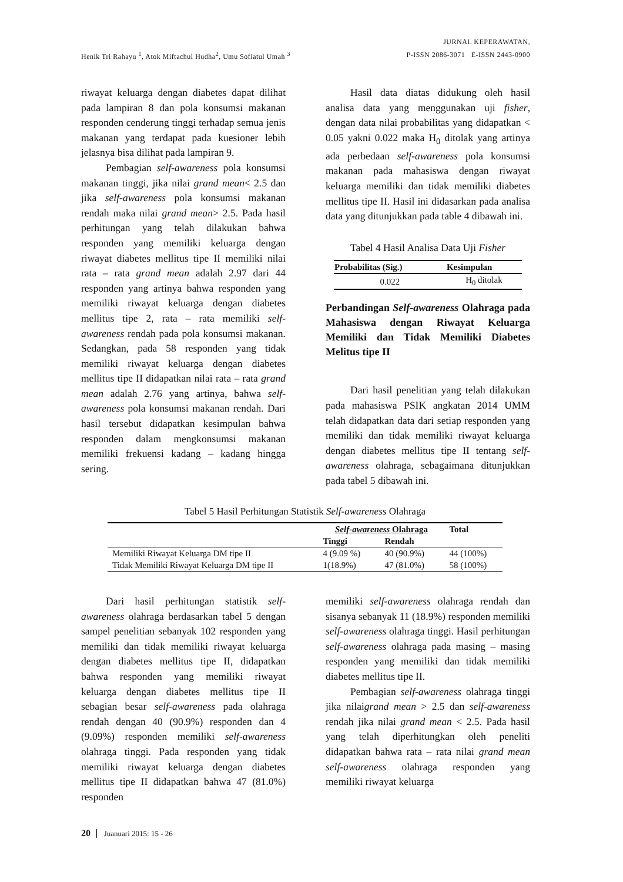Henik Tri Rahayu <sup>1</sup>, Atok Miftachul Hudha<sup>2</sup>, Umu Sofiatul Umah <sup>3</sup>
JURNAL KEPERAWATAN,
P-ISSN 2086-3071 E-ISSN 2443-0900
riwayat keluarga dengan diabetes dapat dilihat pada lampiran 8 dan pola konsumsi makanan responden cenderung tinggi terhadap semua jenis makanan yang terdapat pada kuesioner lebih jelasnya bisa dilihat pada lampiran 9.
Pembagian self-awareness pola konsumsi makanan tinggi, jika nilai grand mean< 2.5 dan jika self-awareness pola konsumsi makanan rendah maka nilai grand mean> 2.5. Pada hasil perhitungan yang telah dilakukan bahwa responden yang memiliki keluarga dengan riwayat diabetes mellitus tipe II memiliki nilai rata – rata grand mean adalah 2.97 dari 44 responden yang artinya bahwa responden yang memiliki riwayat keluarga dengan diabetes mellitus tipe 2, rata – rata memiliki self-awareness rendah pada pola konsumsi makanan. Sedangkan, pada 58 responden yang tidak memiliki riwayat keluarga dengan diabetes mellitus tipe II didapatkan nilai rata – rata grand mean adalah 2.76 yang artinya, bahwa self-awareness pola konsumsi makanan rendah. Dari hasil tersebut didapatkan kesimpulan bahwa responden dalam mengkonsumsi makanan memiliki frekuensi kadang – kadang hingga sering.
Hasil data diatas didukung oleh hasil analisa data yang menggunakan uji fisher, dengan data nilai probabilitas yang didapatkan < 0.05 yakni 0.022 maka H<sub>0</sub> ditolak yang artinya ada perbedaan self-awareness pola konsumsi makanan pada mahasiswa dengan riwayat keluarga memiliki dan tidak memiliki diabetes mellitus tipe II. Hasil ini didasarkan pada analisa data yang ditunjukkan pada table 4 dibawah ini.
Tabel 4 Hasil Analisa Data Uji Fisher
| Probabilitas (Sig.) | Kesimpulan |
| --- | --- |
| 0.022 | H<sub>0</sub> ditolak |
Perbandingan Self-awareness Olahraga pada Mahasiswa dengan Riwayat Keluarga Memiliki dan Tidak Memiliki Diabetes Melitus tipe II
Dari hasil penelitian yang telah dilakukan pada mahasiswa PSIK angkatan 2014 UMM telah didapatkan data dari setiap responden yang memiliki dan tidak memiliki riwayat keluarga dengan diabetes mellitus tipe II tentang self-awareness olahraga, sebagaimana ditunjukkan pada tabel 5 dibawah ini.
Tabel 5 Hasil Perhitungan Statistik Self-awareness Olahraga
| | Self-awareness Olahraga | | Total |
| --- | --- | --- | --- |
| | Tinggi | Rendah | |
| Memiliki Riwayat Keluarga DM tipe II | 4 (9.09 %) | 40 (90.9%) | 44 (100%) |
| Tidak Memiliki Riwayat Keluarga DM tipe II | 1(18.9%) | 47 (81.0%) | 58 (100%) |
Dari hasil perhitungan statistik self-awareness olahraga berdasarkan tabel 5 dengan sampel penelitian sebanyak 102 responden yang memiliki dan tidak memiliki riwayat keluarga dengan diabetes mellitus tipe II, didapatkan bahwa responden yang memiliki riwayat keluarga dengan diabetes mellitus tipe II sebagian besar self-awareness pada olahraga rendah dengan 40 (90.9%) responden dan 4 (9.09%) responden memiliki self-awareness olahraga tinggi. Pada responden yang tidak memiliki riwayat keluarga dengan diabetes mellitus tipe II didapatkan bahwa 47 (81.0%) responden
memiliki self-awareness olahraga rendah dan sisanya sebanyak 11 (18.9%) responden memiliki self-awareness olahraga tinggi. Hasil perhitungan self-awareness olahraga pada masing – masing responden yang memiliki dan tidak memiliki diabetes mellitus tipe II.
Pembagian self-awareness olahraga tinggi jika nilaigrand mean > 2.5 dan self-awareness rendah jika nilai grand mean < 2.5. Pada hasil yang telah diperhitungkan oleh peneliti didapatkan bahwa rata – rata nilai grand mean self-awareness olahraga responden yang memiliki riwayat keluarga
20 Juanuari 2015: 15 - 26